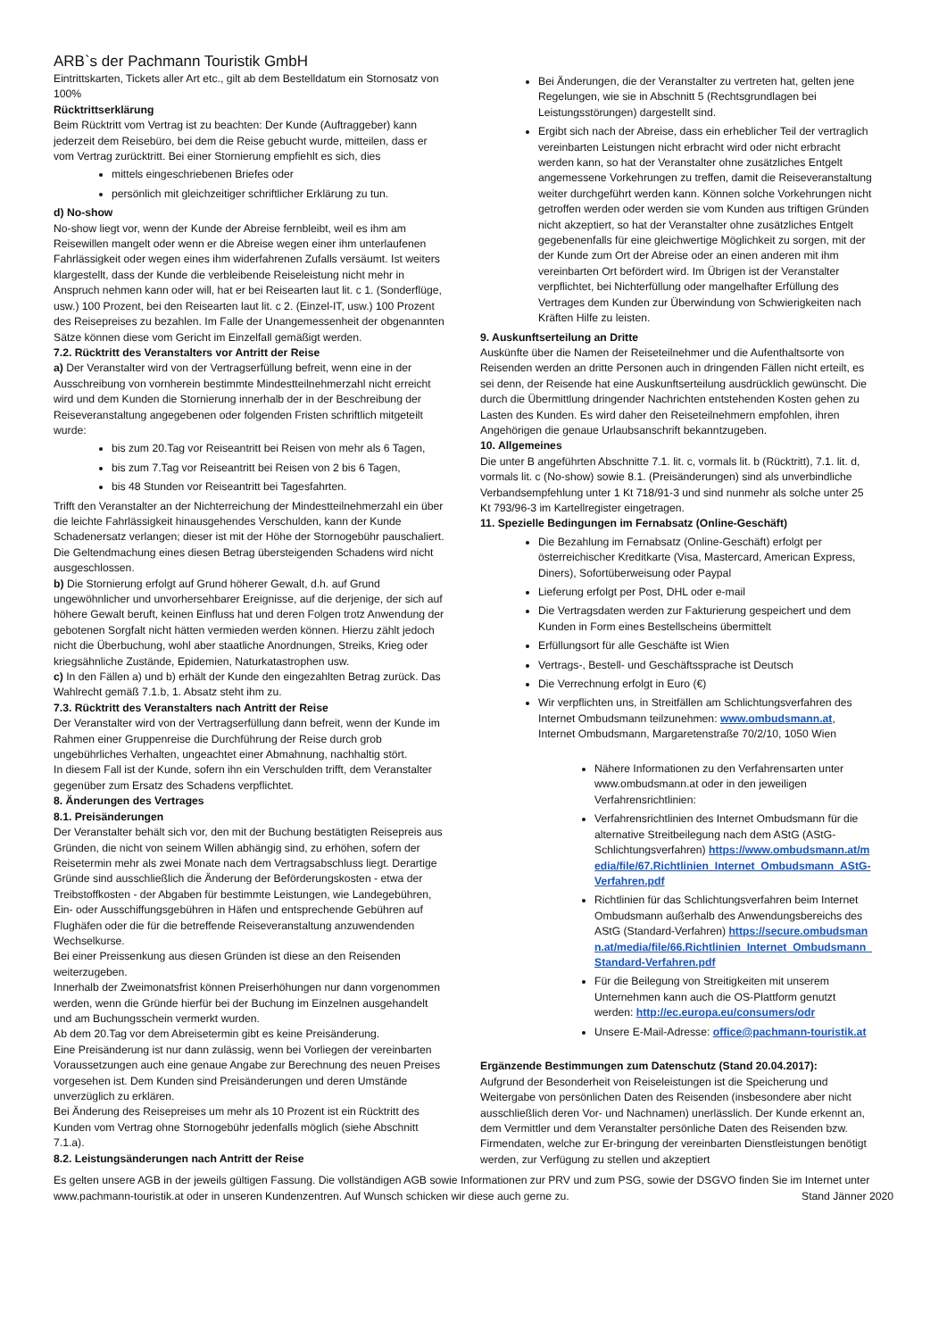ARB`s der Pachmann Touristik GmbH
Eintrittskarten, Tickets aller Art etc., gilt ab dem Bestelldatum ein Stornosatz von 100%
Rücktrittserklärung
Beim Rücktritt vom Vertrag ist zu beachten: Der Kunde (Auftraggeber) kann jederzeit dem Reisebüro, bei dem die Reise gebucht wurde, mitteilen, dass er vom Vertrag zurücktritt. Bei einer Stornierung empfiehlt es sich, dies
mittels eingeschriebenen Briefes oder
persönlich mit gleichzeitiger schriftlicher Erklärung zu tun.
d) No-show
No-show liegt vor, wenn der Kunde der Abreise fernbleibt, weil es ihm am Reisewillen mangelt oder wenn er die Abreise wegen einer ihm unterlaufenen Fahrlässigkeit oder wegen eines ihm widerfahrenen Zufalls versäumt. Ist weiters klargestellt, dass der Kunde die verbleibende Reiseleistung nicht mehr in Anspruch nehmen kann oder will, hat er bei Reisearten laut lit. c 1. (Sonderflüge, usw.) 100 Prozent, bei den Reisearten laut lit. c 2. (Einzel-IT, usw.) 100 Prozent des Reisepreises zu bezahlen. Im Falle der Unangemessenheit der obgenannten Sätze können diese vom Gericht im Einzelfall gemäßigt werden.
7.2. Rücktritt des Veranstalters vor Antritt der Reise
a) Der Veranstalter wird von der Vertragserfüllung befreit, wenn eine in der Ausschreibung von vornherein bestimmte Mindestteilnehmerzahl nicht erreicht wird und dem Kunden die Stornierung innerhalb der in der Beschreibung der Reiseveranstaltung angegebenen oder folgenden Fristen schriftlich mitgeteilt wurde:
bis zum 20.Tag vor Reiseantritt bei Reisen von mehr als 6 Tagen,
bis zum 7.Tag vor Reiseantritt bei Reisen von 2 bis 6 Tagen,
bis 48 Stunden vor Reiseantritt bei Tagesfahrten.
Trifft den Veranstalter an der Nichterreichung der Mindestteilnehmerzahl ein über die leichte Fahrlässigkeit hinausgehendes Verschulden, kann der Kunde Schadenersatz verlangen; dieser ist mit der Höhe der Stornogebühr pauschaliert. Die Geltendmachung eines diesen Betrag übersteigenden Schadens wird nicht ausgeschlossen.
b) Die Stornierung erfolgt auf Grund höherer Gewalt, d.h. auf Grund ungewöhnlicher und unvorhersehbarer Ereignisse, auf die derjenige, der sich auf höhere Gewalt beruft, keinen Einfluss hat und deren Folgen trotz Anwendung der gebotenen Sorgfalt nicht hätten vermieden werden können. Hierzu zählt jedoch nicht die Überbuchung, wohl aber staatliche Anordnungen, Streiks, Krieg oder kriegsähnliche Zustände, Epidemien, Naturkatastrophen usw.
c) In den Fällen a) und b) erhält der Kunde den eingezahlten Betrag zurück. Das Wahlrecht gemäß 7.1.b, 1. Absatz steht ihm zu.
7.3. Rücktritt des Veranstalters nach Antritt der Reise
Der Veranstalter wird von der Vertragserfüllung dann befreit, wenn der Kunde im Rahmen einer Gruppenreise die Durchführung der Reise durch grob ungebührliches Verhalten, ungeachtet einer Abmahnung, nachhaltig stört.
In diesem Fall ist der Kunde, sofern ihn ein Verschulden trifft, dem Veranstalter gegenüber zum Ersatz des Schadens verpflichtet.
8. Änderungen des Vertrages
8.1. Preisänderungen
Der Veranstalter behält sich vor, den mit der Buchung bestätigten Reisepreis aus Gründen, die nicht von seinem Willen abhängig sind, zu erhöhen, sofern der Reisetermin mehr als zwei Monate nach dem Vertragsabschluss liegt. Derartige Gründe sind ausschließlich die Änderung der Beförderungskosten - etwa der Treibstoffkosten - der Abgaben für bestimmte Leistungen, wie Landegebühren, Ein- oder Ausschiffungsgebühren in Häfen und entsprechende Gebühren auf Flughäfen oder die für die betreffende Reiseveranstaltung anzuwendenden Wechselkurse.
Bei einer Preissenkung aus diesen Gründen ist diese an den Reisenden weiterzugeben.
Innerhalb der Zweimonatsfrist können Preiserhöhungen nur dann vorgenommen werden, wenn die Gründe hierfür bei der Buchung im Einzelnen ausgehandelt und am Buchungsschein vermerkt wurden.
Ab dem 20.Tag vor dem Abreisetermin gibt es keine Preisänderung.
Eine Preisänderung ist nur dann zulässig, wenn bei Vorliegen der vereinbarten Voraussetzungen auch eine genaue Angabe zur Berechnung des neuen Preises vorgesehen ist. Dem Kunden sind Preisänderungen und deren Umstände unverzüglich zu erklären.
Bei Änderung des Reisepreises um mehr als 10 Prozent ist ein Rücktritt des Kunden vom Vertrag ohne Stornogebühr jedenfalls möglich (siehe Abschnitt 7.1.a).
8.2. Leistungsänderungen nach Antritt der Reise
Bei Änderungen, die der Veranstalter zu vertreten hat, gelten jene Regelungen, wie sie in Abschnitt 5 (Rechtsgrundlagen bei Leistungsstörungen) dargestellt sind.
Ergibt sich nach der Abreise, dass ein erheblicher Teil der vertraglich vereinbarten Leistungen nicht erbracht wird oder nicht erbracht werden kann, so hat der Veranstalter ohne zusätzliches Entgelt angemessene Vorkehrungen zu treffen, damit die Reiseveranstaltung weiter durchgeführt werden kann. Können solche Vorkehrungen nicht getroffen werden oder werden sie vom Kunden aus triftigen Gründen nicht akzeptiert, so hat der Veranstalter ohne zusätzliches Entgelt gegebenenfalls für eine gleichwertige Möglichkeit zu sorgen, mit der der Kunde zum Ort der Abreise oder an einen anderen mit ihm vereinbarten Ort befördert wird. Im Übrigen ist der Veranstalter verpflichtet, bei Nichterfüllung oder mangelhafter Erfüllung des Vertrages dem Kunden zur Überwindung von Schwierigkeiten nach Kräften Hilfe zu leisten.
9. Auskunftserteilung an Dritte
Auskünfte über die Namen der Reiseteilnehmer und die Aufenthaltsorte von Reisenden werden an dritte Personen auch in dringenden Fällen nicht erteilt, es sei denn, der Reisende hat eine Auskunftserteilung ausdrücklich gewünscht. Die durch die Übermittlung dringender Nachrichten entstehenden Kosten gehen zu Lasten des Kunden. Es wird daher den Reiseteilnehmern empfohlen, ihren Angehörigen die genaue Urlaubsanschrift bekanntzugeben.
10. Allgemeines
Die unter B angeführten Abschnitte 7.1. lit. c, vormals lit. b (Rücktritt), 7.1. lit. d, vormals lit. c (No-show) sowie 8.1. (Preisänderungen) sind als unverbindliche Verbandsempfehlung unter 1 Kt 718/91-3 und sind nunmehr als solche unter 25 Kt 793/96-3 im Kartellregister eingetragen.
11. Spezielle Bedingungen im Fernabsatz (Online-Geschäft)
Die Bezahlung im Fernabsatz (Online-Geschäft) erfolgt per österreichischer Kreditkarte (Visa, Mastercard, American Express, Diners), Sofortüberweisung oder Paypal
Lieferung erfolgt per Post, DHL oder e-mail
Die Vertragsdaten werden zur Fakturierung gespeichert und dem Kunden in Form eines Bestellscheins übermittelt
Erfüllungsort für alle Geschäfte ist Wien
Vertrags-, Bestell- und Geschäftssprache ist Deutsch
Die Verrechnung erfolgt in Euro (€)
Wir verpflichten uns, in Streitfällen am Schlichtungsverfahren des Internet Ombudsmann teilzunehmen: www.ombudsmann.at, Internet Ombudsmann, Margaretenstraße 70/2/10, 1050 Wien
Nähere Informationen zu den Verfahrensarten unter www.ombudsmann.at oder in den jeweiligen Verfahrensrichtlinien:
Verfahrensrichtlinien des Internet Ombudsmann für die alternative Streitbeilegung nach dem AStG (AStG-Schlichtungsverfahren) https://www.ombudsmann.at/media/file/67.Richtlinien_Internet_Ombudsmann_AStG-Verfahren.pdf
Richtlinien für das Schlichtungsverfahren beim Internet Ombudsmann außerhalb des Anwendungsbereichs des AStG (Standard-Verfahren) https://secure.ombudsmann.at/media/file/66.Richtlinien_Internet_Ombudsmann_Standard-Verfahren.pdf
Für die Beilegung von Streitigkeiten mit unserem Unternehmen kann auch die OS-Plattform genutzt werden: http://ec.europa.eu/consumers/odr
Unsere E-Mail-Adresse: office@pachmann-touristik.at
Ergänzende Bestimmungen zum Datenschutz (Stand 20.04.2017):
Aufgrund der Besonderheit von Reiseleistungen ist die Speicherung und Weitergabe von persönlichen Daten des Reisenden (insbesondere aber nicht ausschließlich deren Vor- und Nachnamen) unerlässlich. Der Kunde erkennt an, dem Vermittler und dem Veranstalter persönliche Daten des Reisenden bzw. Firmendaten, welche zur Er-bringung der vereinbarten Dienstleistungen benötigt werden, zur Verfügung zu stellen und akzeptiert
Es gelten unsere AGB in der jeweils gültigen Fassung. Die vollständigen AGB sowie Informationen zur PRV und zum PSG, sowie der DSGVO finden Sie im Internet unter www.pachmann-touristik.at oder in unseren Kundenzentren. Auf Wunsch schicken wir diese auch gerne zu. Stand Jänner 2020